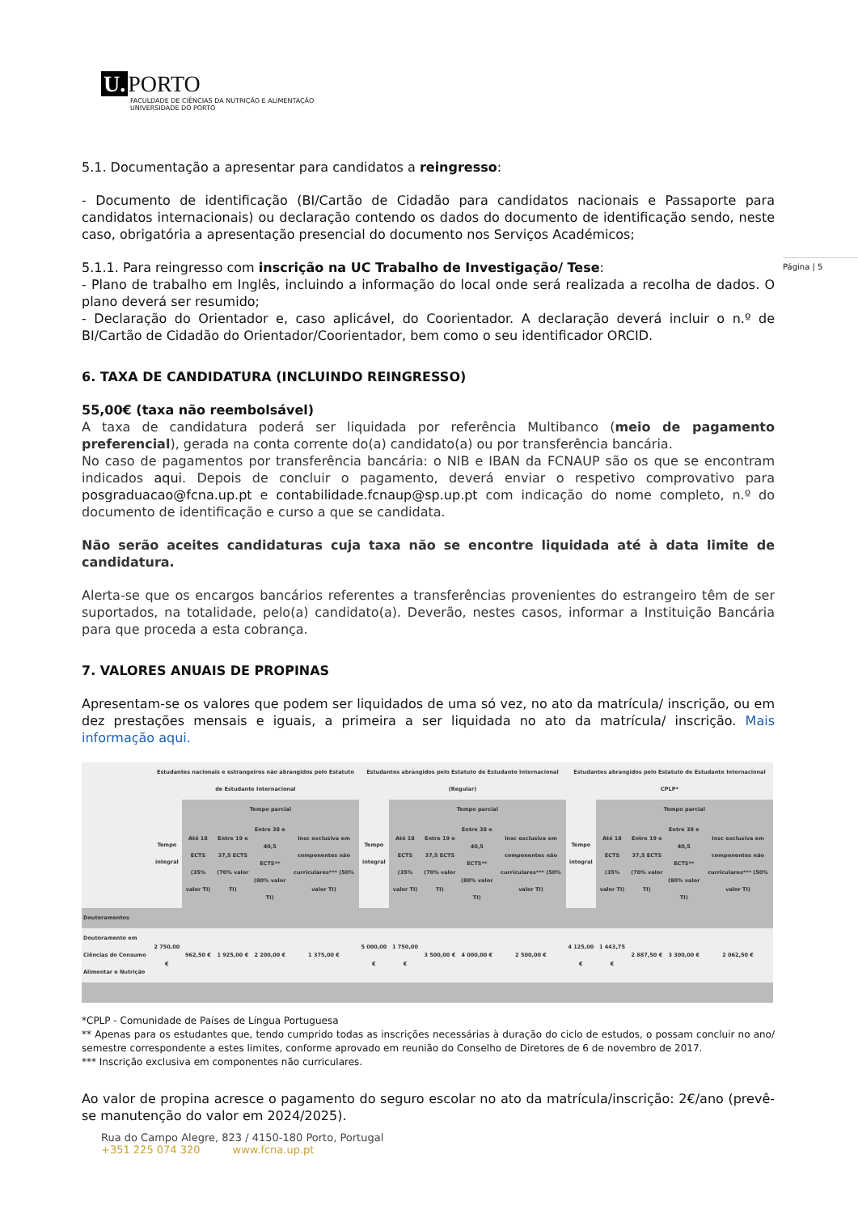U. PORTO
FACULDADE DE CIÊNCIAS DA NUTRIÇÃO E ALIMENTAÇÃO
UNIVERSIDADE DO PORTO
Página | 5
5.1. Documentação a apresentar para candidatos a reingresso:
- Documento de identificação (BI/Cartão de Cidadão para candidatos nacionais e Passaporte para candidatos internacionais) ou declaração contendo os dados do documento de identificação sendo, neste caso, obrigatória a apresentação presencial do documento nos Serviços Académicos;
5.1.1. Para reingresso com inscrição na UC Trabalho de Investigação/ Tese:
- Plano de trabalho em Inglês, incluindo a informação do local onde será realizada a recolha de dados. O plano deverá ser resumido;
- Declaração do Orientador e, caso aplicável, do Coorientador. A declaração deverá incluir o n.º de BI/Cartão de Cidadão do Orientador/Coorientador, bem como o seu identificador ORCID.
6. TAXA DE CANDIDATURA (INCLUINDO REINGRESSO)
55,00€ (taxa não reembolsável)
A taxa de candidatura poderá ser liquidada por referência Multibanco (meio de pagamento preferencial), gerada na conta corrente do(a) candidato(a) ou por transferência bancária.
No caso de pagamentos por transferência bancária: o NIB e IBAN da FCNAUP são os que se encontram indicados aqui. Depois de concluir o pagamento, deverá enviar o respetivo comprovativo para posgraduacao@fcna.up.pt e contabilidade.fcnaup@sp.up.pt com indicação do nome completo, n.º do documento de identificação e curso a que se candidata.
Não serão aceites candidaturas cuja taxa não se encontre liquidada até à data limite de candidatura.
Alerta-se que os encargos bancários referentes a transferências provenientes do estrangeiro têm de ser suportados, na totalidade, pelo(a) candidato(a). Deverão, nestes casos, informar a Instituição Bancária para que proceda a esta cobrança.
7. VALORES ANUAIS DE PROPINAS
Apresentam-se os valores que podem ser liquidados de uma só vez, no ato da matrícula/ inscrição, ou em dez prestações mensais e iguais, a primeira a ser liquidada no ato da matrícula/ inscrição. Mais informação aqui.
| | Estudantes nacionais e estrangeiros não abrangidos pelo Estatuto de Estudante Internacional | | | | | Estudantes abrangidos pelo Estatuto de Estudante Internacional (Regular) | | | | | Estudantes abrangidos pelo Estatuto de Estudante Internacional CPLP* | | | | |
| --- | --- | --- | --- | --- | --- | --- | --- | --- | --- | --- | --- | --- | --- | --- | --- |
| | Tempo integral | Tempo parcial | | | | Tempo integral | Tempo parcial | | | | Tempo integral | Tempo parcial | | | |
| | | Até 18 ECTS (35% valor TI) | Entre 19 e 37,5 ECTS (70% valor TI) | Entre 38 e 40,5 ECTS** (80% valor TI) | Insc exclusiva em componentes não curriculares*** (50% valor TI) | | Até 18 ECTS (35% valor TI) | Entre 19 e 37,5 ECTS (70% valor TI) | Entre 38 e 40,5 ECTS** (80% valor TI) | Insc exclusiva em componentes não curriculares*** (50% valor TI) | | Até 18 ECTS (35% valor TI) | Entre 19 e 37,5 ECTS (70% valor TI) | Entre 38 e 40,5 ECTS** (80% valor TI) | Insc exclusiva em componentes não curriculares*** (50% valor TI) |
| Doutoramentos | | | | | | | | | | | | | | | |
| Doutoramento em Ciências do Consumo Alimentar e Nutrição | 2 750,00 € | 962,50 € | 1 925,00 € | 2 200,00 € | 1 375,00 € | 5 000,00 € | 1 750,00 € | 3 500,00 € | 4 000,00 € | 2 500,00 € | 4 125,00 € | 1 443,75 € | 2 887,50 € | 3 300,00 € | 2 062,50 € |
*CPLP - Comunidade de Países de Língua Portuguesa
** Apenas para os estudantes que, tendo cumprido todas as inscrições necessárias à duração do ciclo de estudos, o possam concluir no ano/ semestre correspondente a estes limites, conforme aprovado em reunião do Conselho de Diretores de 6 de novembro de 2017.
*** Inscrição exclusiva em componentes não curriculares.
Ao valor de propina acresce o pagamento do seguro escolar no ato da matrícula/inscrição: 2€/ano (prevê-se manutenção do valor em 2024/2025).
Rua do Campo Alegre, 823 / 4150-180 Porto, Portugal
+351 225 074 320 www.fcna.up.pt